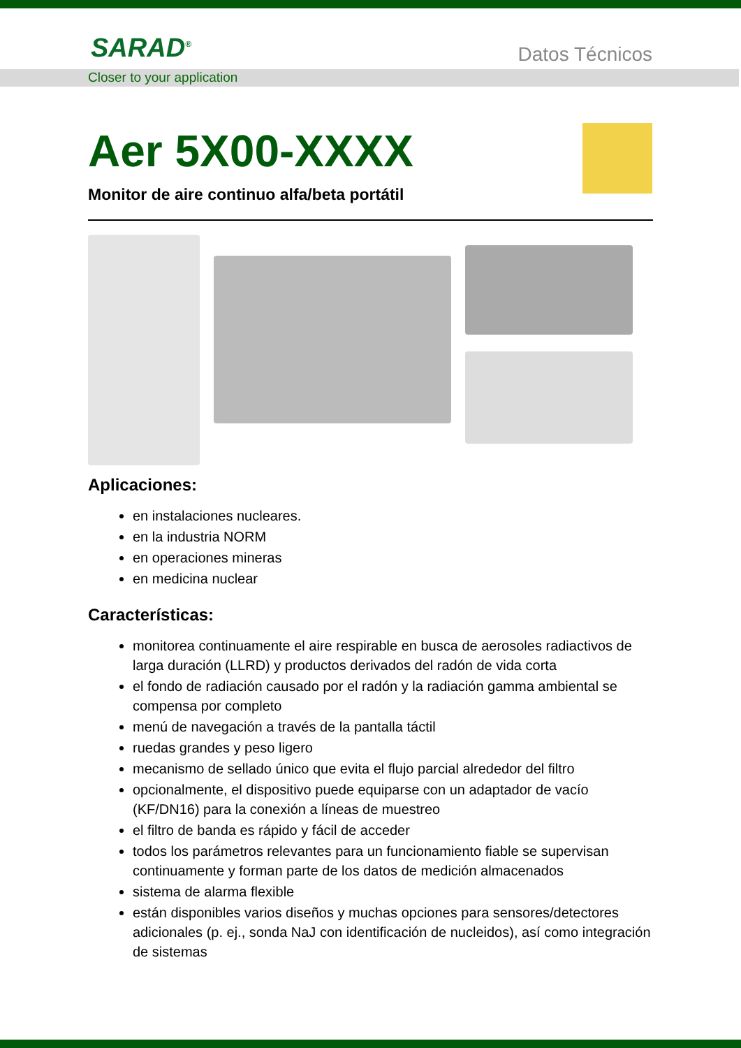SARAD<sup>®</sup> Datos Técnicos
Closer to your application
Aer 5X00-XXXX
Monitor de aire continuo alfa/beta portátil
Aplicaciones:
en instalaciones nucleares.
en la industria NORM
en operaciones mineras
en medicina nuclear
Características:
monitorea continuamente el aire respirable en busca de aerosoles radiactivos de larga duración (LLRD) y productos derivados del radón de vida corta
el fondo de radiación causado por el radón y la radiación gamma ambiental se compensa por completo
menú de navegación a través de la pantalla táctil
ruedas grandes y peso ligero
mecanismo de sellado único que evita el flujo parcial alrededor del filtro
opcionalmente, el dispositivo puede equiparse con un adaptador de vacío (KF/DN16) para la conexión a líneas de muestreo
el filtro de banda es rápido y fácil de acceder
todos los parámetros relevantes para un funcionamiento fiable se supervisan continuamente y forman parte de los datos de medición almacenados
sistema de alarma flexible
están disponibles varios diseños y muchas opciones para sensores/detectores adicionales (p. ej., sonda NaJ con identificación de nucleidos), así como integración de sistemas